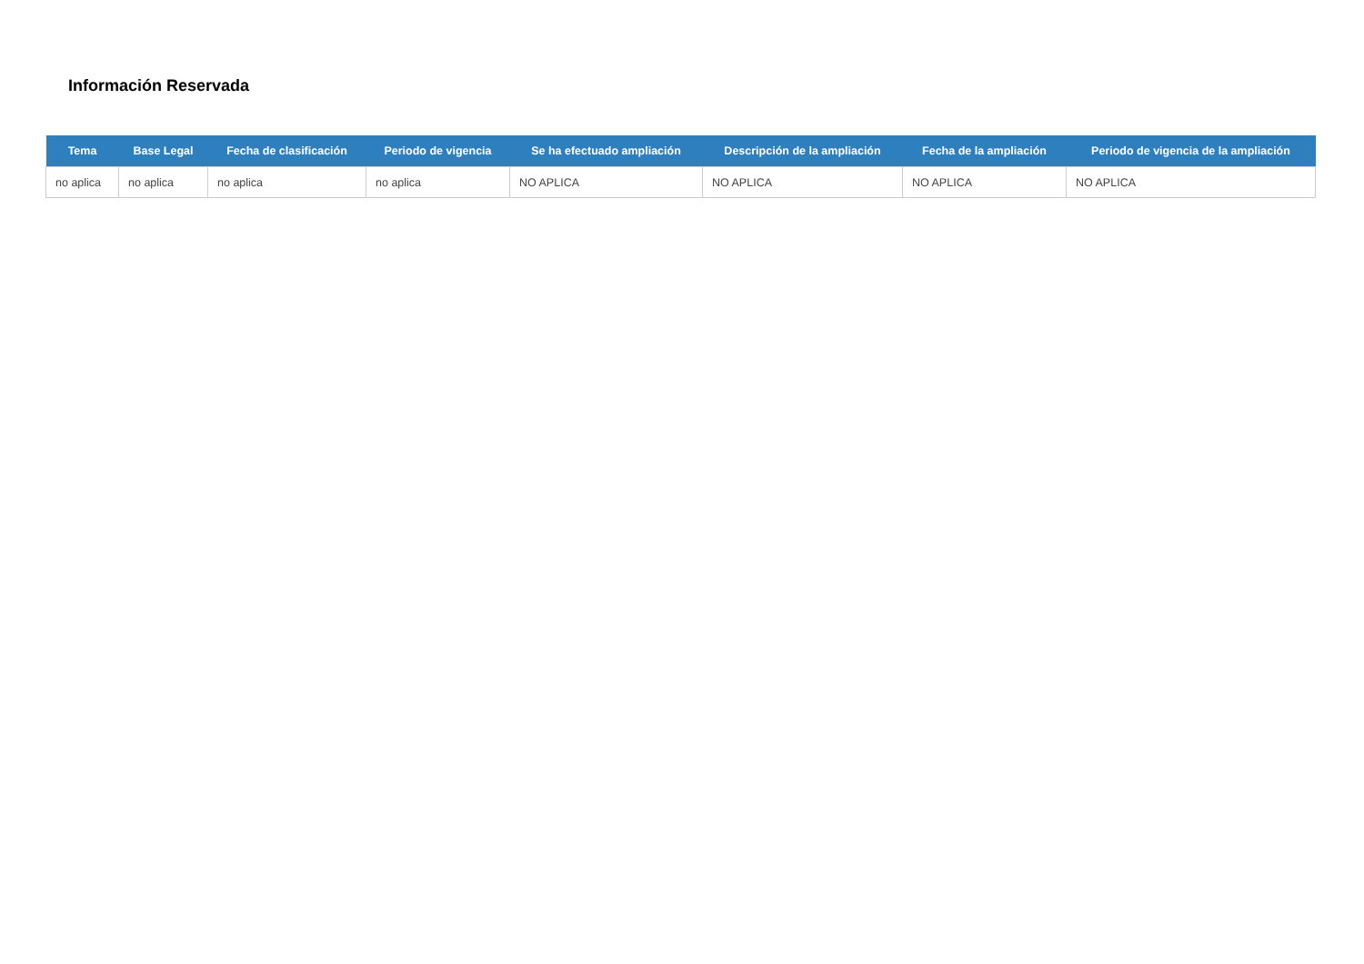Información Reservada
| Tema | Base Legal | Fecha de clasificación | Periodo de vigencia | Se ha efectuado ampliación | Descripción de la ampliación | Fecha de la ampliación | Periodo de vigencia de la ampliación |
| --- | --- | --- | --- | --- | --- | --- | --- |
| no aplica | no aplica | no aplica | no aplica | NO APLICA | NO APLICA | NO APLICA | NO APLICA |